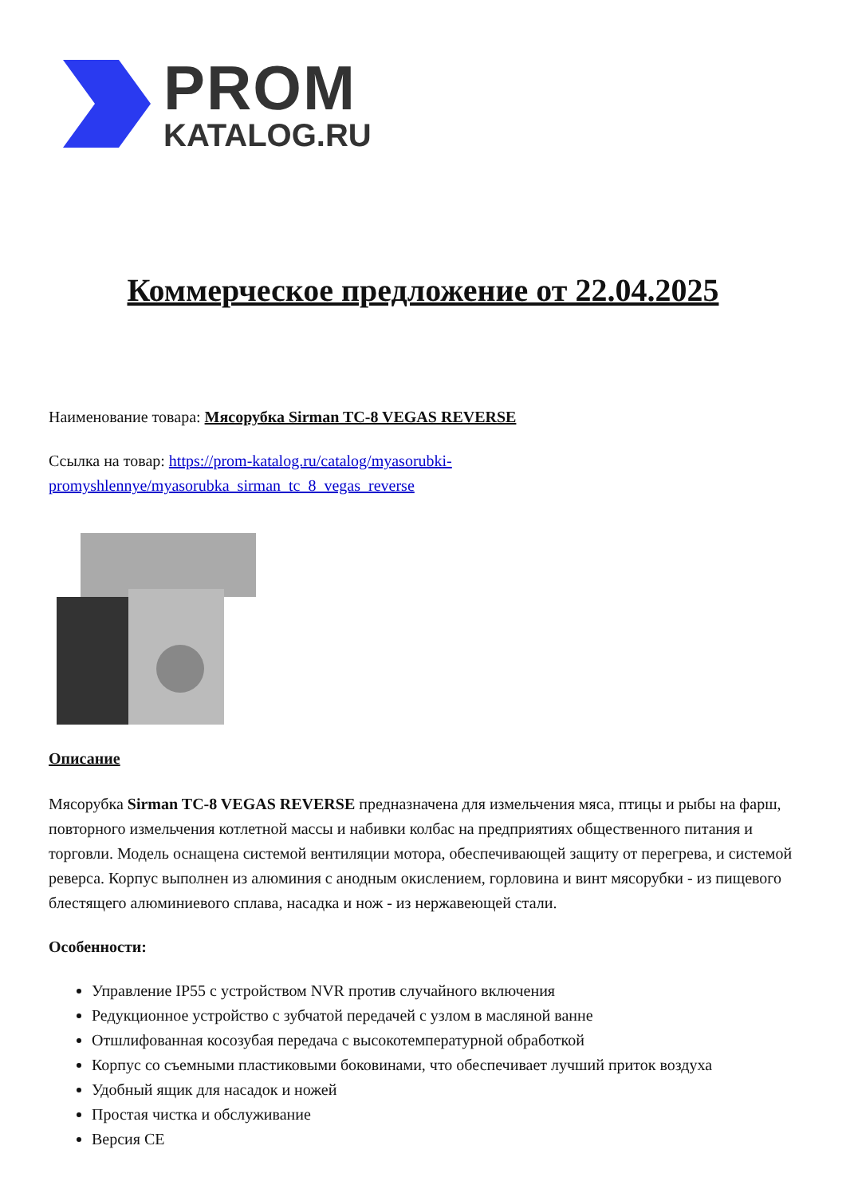PROM
KATALOG.RU
Коммерческое предложение от 22.04.2025
Наименование товара: Мясорубка Sirman TC-8 VEGAS REVERSE
Ссылка на товар: https://prom-katalog.ru/catalog/myasorubki-promyshlennye/myasorubka_sirman_tc_8_vegas_reverse
Описание
Мясорубка Sirman TC-8 VEGAS REVERSE предназначена для измельчения мяса, птицы и рыбы на фарш, повторного измельчения котлетной массы и набивки колбас на предприятиях общественного питания и торговли. Модель оснащена системой вентиляции мотора, обеспечивающей защиту от перегрева, и системой реверса. Корпус выполнен из алюминия с анодным окислением, горловина и винт мясорубки - из пищевого блестящего алюминиевого сплава, насадка и нож - из нержавеющей стали.
Особенности:
Управление IP55 с устройством NVR против случайного включения
Редукционное устройство с зубчатой передачей с узлом в масляной ванне
Отшлифованная косозубая передача с высокотемпературной обработкой
Корпус со съемными пластиковыми боковинами, что обеспечивает лучший приток воздуха
Удобный ящик для насадок и ножей
Простая чистка и обслуживание
Версия CE